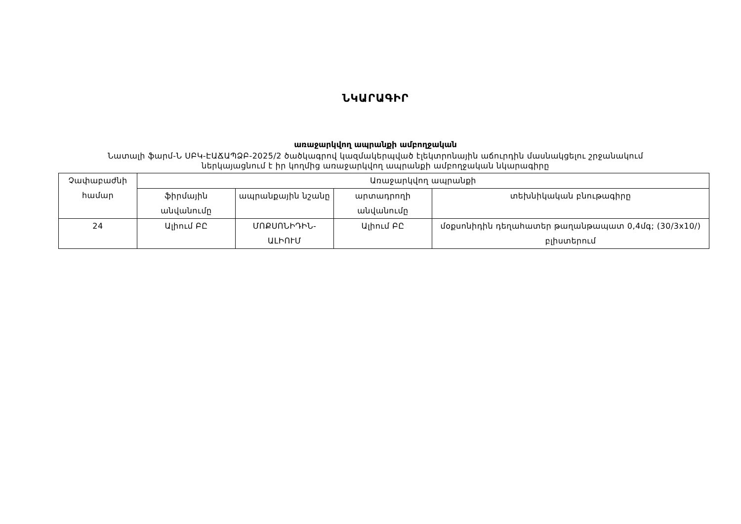ՆԿԱՐԱԳԻՐ
առաջարկվող ապրանքի ամբողջական
Նատալի ֆարմ-Ն ՍԲԿ-ԷԱՃԱՊՁԲ-2025/2 ծածկագրով կազմակերպված էլեկտրոնային աճուրդին մասնակցելու շրջանակում
ներկայացնում է իր կողմից առաջարկվող ապրանքի ամբողջական նկարագիրը
| Չափաբաժնի համար | Առաջարկվող ապրանքի | | | |
| --- | --- | --- | --- | --- |
| | ֆիրմային անվանումը | ապրանքային նշանը | արտադրողի անվանումը | տեխնիկական բնութագիրը |
| 24 | Ալիում ԲԸ | ՄՈՔՍՈՆԻԴԻՆ-ԱԼԻՈՒՄ | Ալիում ԲԸ | մօքսոնիդին դեղահատեր թաղանթապատ 0,4մգ; (30/3x10/) բլիստերում |